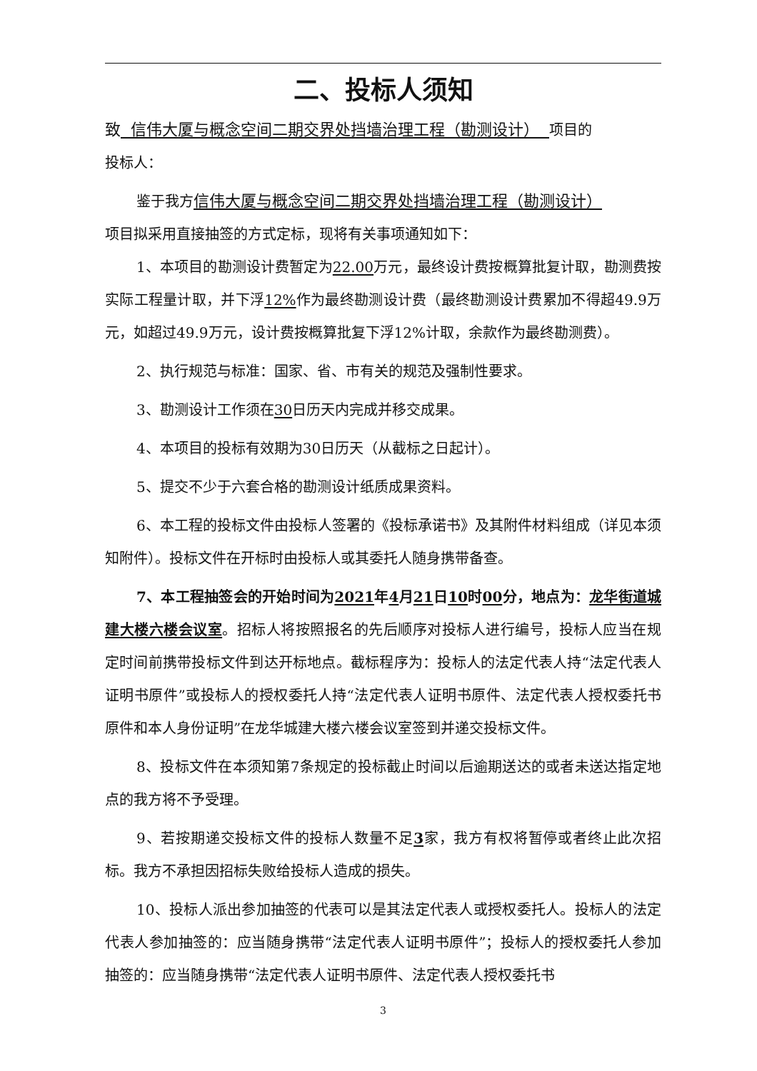二、投标人须知
致 信伟大厦与概念空间二期交界处挡墙治理工程（勘测设计） 项目的
投标人：
鉴于我方信伟大厦与概念空间二期交界处挡墙治理工程（勘测设计）
项目拟采用直接抽签的方式定标，现将有关事项通知如下：
1、本项目的勘测设计费暂定为22.00万元，最终设计费按概算批复计取，勘测费按实际工程量计取，并下浮12% 作为最终勘测设计费（最终勘测设计费累加不得超49.9万元，如超过49.9万元，设计费按概算批复下浮12%计取，余款作为最终勘测费）。
2、执行规范与标准：国家、省、市有关的规范及强制性要求。
3、勘测设计工作须在30日历天内完成并移交成果。
4、本项目的投标有效期为30日历天（从截标之日起计）。
5、提交不少于六套合格的勘测设计纸质成果资料。
6、本工程的投标文件由投标人签署的《投标承诺书》及其附件材料组成（详见本须知附件）。投标文件在开标时由投标人或其委托人随身携带备查。
7、本工程抽签会的开始时间为2021年4月21日10时00分，地点为：龙华街道城建大楼六楼会议室。招标人将按照报名的先后顺序对投标人进行编号，投标人应当在规定时间前携带投标文件到达开标地点。截标程序为：投标人的法定代表人持“法定代表人证明书原件”或投标人的授权委托人持“法定代表人证明书原件、法定代表人授权委托书原件和本人身份证明”在龙华城建大楼六楼会议室签到并递交投标文件。
8、投标文件在本须知第7条规定的投标截止时间以后逾期送达的或者未送达指定地点的我方将不予受理。
9、若按期递交投标文件的投标人数量不足3家，我方有权将暂停或者终止此次招标。我方不承担因招标失败给投标人造成的损失。
10、投标人派出参加抽签的代表可以是其法定代表人或授权委托人。投标人的法定代表人参加抽签的：应当随身携带“法定代表人证明书原件”；投标人的授权委托人参加抽签的：应当随身携带“法定代表人证明书原件、法定代表人授权委托书
3